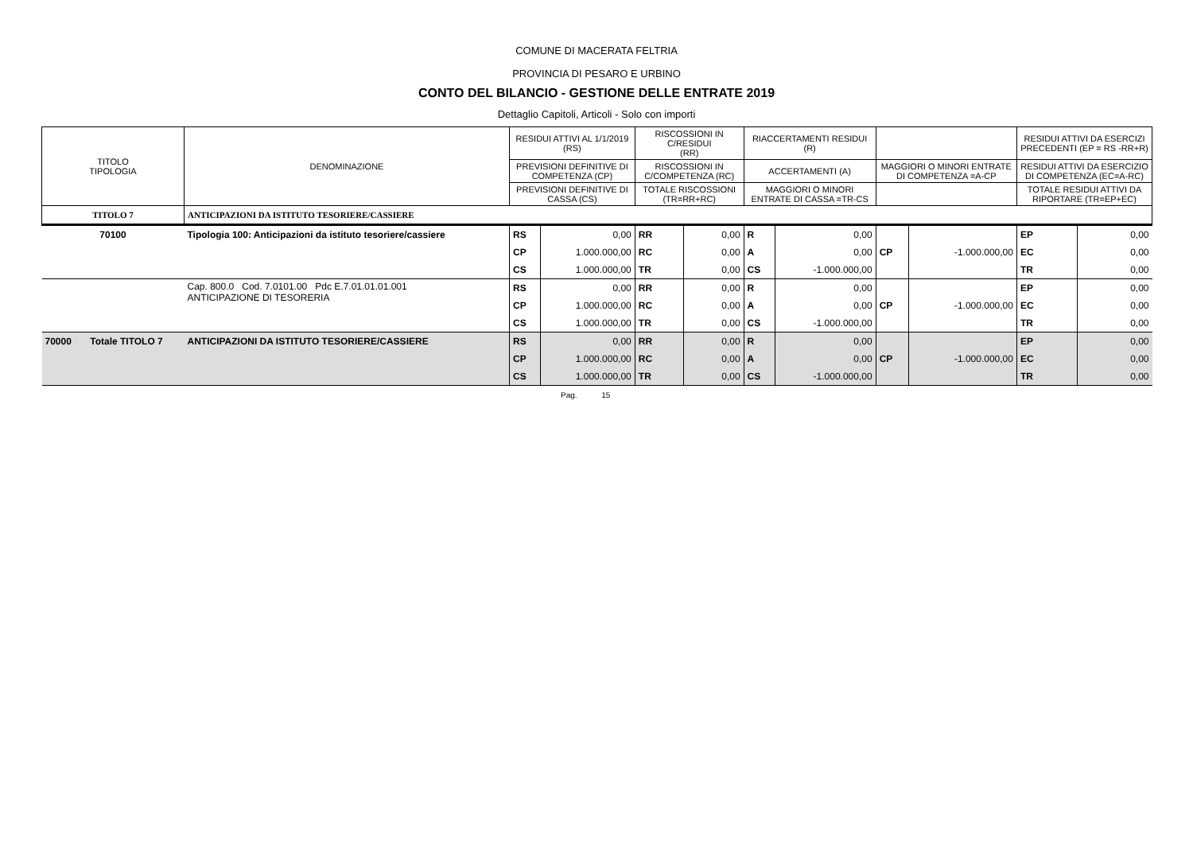COMUNE DI MACERATA FELTRIA
PROVINCIA DI PESARO E URBINO
CONTO DEL BILANCIO - GESTIONE DELLE ENTRATE 2019
Dettaglio Capitoli, Articoli - Solo con importi
| TITOLO TIPOLOGIA | DENOMINAZIONE | RESIDUI ATTIVI AL 1/1/2019 (RS) | | RISCOSSIONI IN C/RESIDUI (RR) | | RIACCERTAMENTI RESIDUI (R) | | | | RESIDUI ATTIVI DA ESERCIZI PRECEDENTI (EP = RS -RR+R) | |
| --- | --- | --- | --- | --- | --- | --- | --- | --- | --- | --- | --- |
| | | PREVISIONI DEFINITIVE DI COMPETENZA (CP) | | RISCOSSIONI IN C/COMPETENZA (RC) | | ACCERTAMENTI (A) | | MAGGIORI O MINORI ENTRATE DI COMPETENZA =A-CP | | RESIDUI ATTIVI DA ESERCIZIO DI COMPETENZA (EC=A-RC) | |
| | | PREVISIONI DEFINITIVE DI CASSA (CS) | | TOTALE RISCOSSIONI (TR=RR+RC) | | MAGGIORI O MINORI ENTRATE DI CASSA =TR-CS | | | | TOTALE RESIDUI ATTIVI DA RIPORTARE (TR=EP+EC) | |
| TITOLO 7 | ANTICIPAZIONI DA ISTITUTO TESORIERE/CASSIERE | | | | | | | | | | |
| 70100 | Tipologia 100: Anticipazioni da istituto tesoriere/cassiere | RS | 0,00 | RR | 0,00 | R | 0,00 | | | EP | 0,00 |
| | | CP | 1.000.000,00 | RC | 0,00 | A | 0,00 | CP | -1.000.000,00 | EC | 0,00 |
| | | CS | 1.000.000,00 | TR | 0,00 | CS | -1.000.000,00 | | | TR | 0,00 |
| | Cap. 800.0 Cod. 7.0101.00 Pdc E.7.01.01.01.001 ANTICIPAZIONE DI TESORERIA | RS | 0,00 | RR | 0,00 | R | 0,00 | | | EP | 0,00 |
| | | CP | 1.000.000,00 | RC | 0,00 | A | 0,00 | CP | -1.000.000,00 | EC | 0,00 |
| | | CS | 1.000.000,00 | TR | 0,00 | CS | -1.000.000,00 | | | TR | 0,00 |
| 70000 Totale TITOLO 7 | ANTICIPAZIONI DA ISTITUTO TESORIERE/CASSIERE | RS | 0,00 | RR | 0,00 | R | 0,00 | | | EP | 0,00 |
| | | CP | 1.000.000,00 | RC | 0,00 | A | 0,00 | CP | -1.000.000,00 | EC | 0,00 |
| | | CS | 1.000.000,00 | TR | 0,00 | CS | -1.000.000,00 | | | TR | 0,00 |
Pag. 15